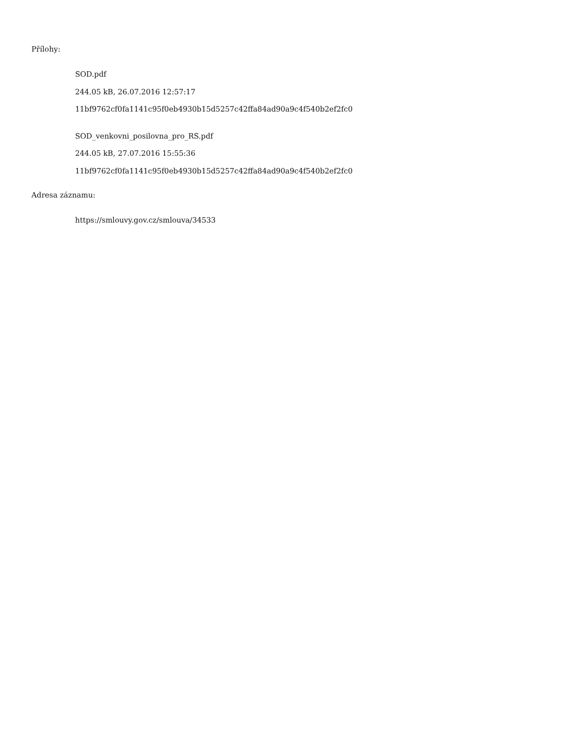Přílohy:
SOD.pdf
244.05 kB, 26.07.2016 12:57:17
11bf9762cf0fa1141c95f0eb4930b15d5257c42ffa84ad90a9c4f540b2ef2fc0
SOD_venkovni_posilovna_pro_RS.pdf
244.05 kB, 27.07.2016 15:55:36
11bf9762cf0fa1141c95f0eb4930b15d5257c42ffa84ad90a9c4f540b2ef2fc0
Adresa záznamu:
https://smlouvy.gov.cz/smlouva/34533